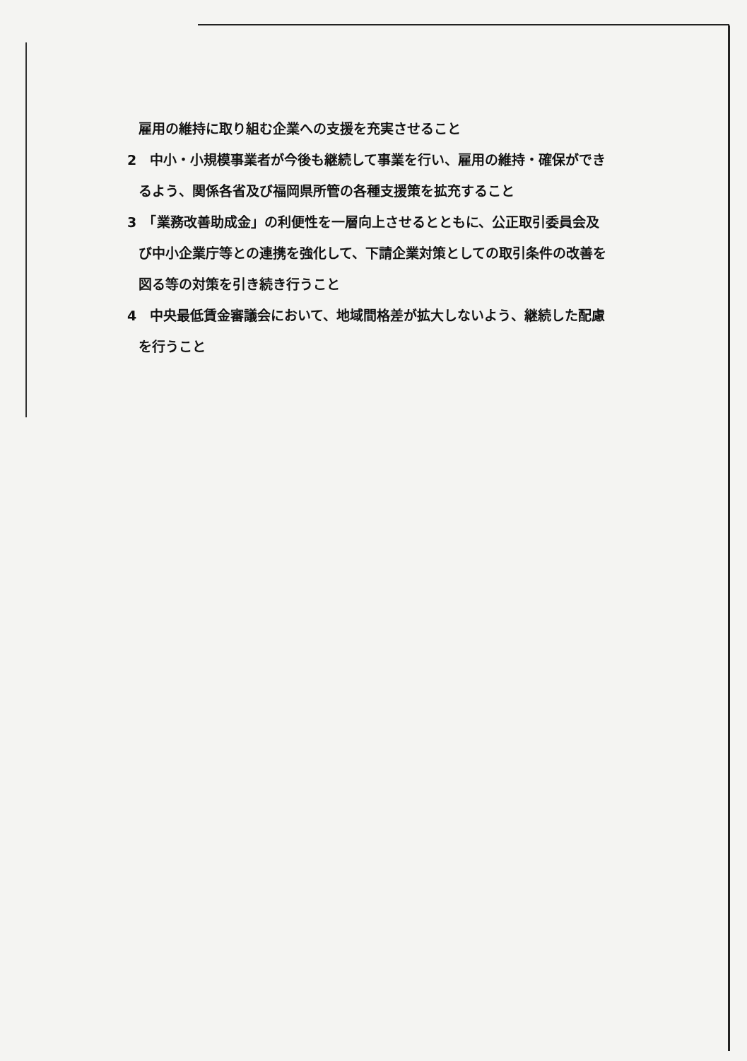雇用の維持に取り組む企業への支援を充実させること
2　中小・小規模事業者が今後も継続して事業を行い、雇用の維持・確保ができ
るよう、関係各省及び福岡県所管の各種支援策を拡充すること
3　「業務改善助成金」の利便性を一層向上させるとともに、公正取引委員会及
び中小企業庁等との連携を強化して、下請企業対策としての取引条件の改善を
図る等の対策を引き続き行うこと
4　中央最低賃金審議会において、地域間格差が拡大しないよう、継続した配慮
を行うこと